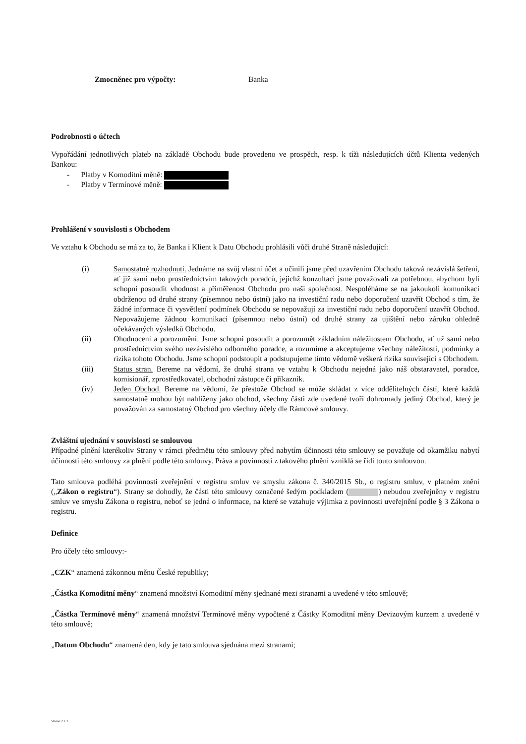Zmocněnec pro výpočty: Banka
Podrobnosti o účtech
Vypořádání jednotlivých plateb na základě Obchodu bude provedeno ve prospěch, resp. k tíži následujících účtů Klienta vedených Bankou:
- Platby v Komoditní měně:
- Platby v Termínové měně:
Prohlášení v souvislosti s Obchodem
Ve vztahu k Obchodu se má za to, že Banka i Klient k Datu Obchodu prohlásili vůči druhé Straně následující:
(i) Samostatné rozhodnutí. Jednáme na svůj vlastní účet a učinili jsme před uzavřením Obchodu taková nezávislá šetření, ať již sami nebo prostřednictvím takových poradců, jejichž konzultaci jsme považovali za potřebnou, abychom byli schopni posoudit vhodnost a přiměřenost Obchodu pro naši společnost. Nespoléháme se na jakoukoli komunikaci obdrženou od druhé strany (písemnou nebo ústní) jako na investiční radu nebo doporučení uzavřít Obchod s tím, že žádné informace či vysvětlení podmínek Obchodu se nepovažují za investiční radu nebo doporučení uzavřít Obchod. Nepovažujeme žádnou komunikaci (písemnou nebo ústní) od druhé strany za ujištění nebo záruku ohledně očekávaných výsledků Obchodu.
(ii) Ohodnocení a porozumění. Jsme schopni posoudit a porozumět základním náležitostem Obchodu, ať už sami nebo prostřednictvím svého nezávislého odborného poradce, a rozumíme a akceptujeme všechny náležitosti, podmínky a rizika tohoto Obchodu. Jsme schopni podstoupit a podstupujeme tímto vědomě veškerá rizika související s Obchodem.
(iii) Status stran. Bereme na vědomí, že druhá strana ve vztahu k Obchodu nejedná jako náš obstaravatel, poradce, komisionář, zprostředkovatel, obchodní zástupce či příkazník.
(iv) Jeden Obchod. Bereme na vědomí, že přestože Obchod se může skládat z více oddělitelných částí, které každá samostatně mohou být nahlíženy jako obchod, všechny části zde uvedené tvoří dohromady jediný Obchod, který je považován za samostatný Obchod pro všechny účely dle Rámcové smlouvy.
Zvláštní ujednání v souvislosti se smlouvou
Případné plnění kterékoliv Strany v rámci předmětu této smlouvy před nabytím účinnosti této smlouvy se považuje od okamžiku nabytí účinnosti této smlouvy za plnění podle této smlouvy. Práva a povinnosti z takového plnění vzniklá se řídí touto smlouvou.
Tato smlouva podléhá povinnosti zveřejnění v registru smluv ve smyslu zákona č. 340/2015 Sb., o registru smluv, v platném znění („Zákon o registru“). Strany se dohodly, že části této smlouvy označené šedým podkladem ( ) nebudou zveřejněny v registru smluv ve smyslu Zákona o registru, neboť se jedná o informace, na které se vztahuje výjimka z povinnosti uveřejnění podle § 3 Zákona o registru.
Definice
Pro účely této smlouvy:-
„CZK“ znamená zákonnou měnu České republiky;
„Částka Komoditní měny“ znamená množství Komoditní měny sjednané mezi stranami a uvedené v této smlouvě;
„Částka Termínové měny“ znamená množství Termínové měny vypočtené z Částky Komoditní měny Devizovým kurzem a uvedené v této smlouvě;
„Datum Obchodu“ znamená den, kdy je tato smlouva sjednána mezi stranami;
Strana 2 z 3